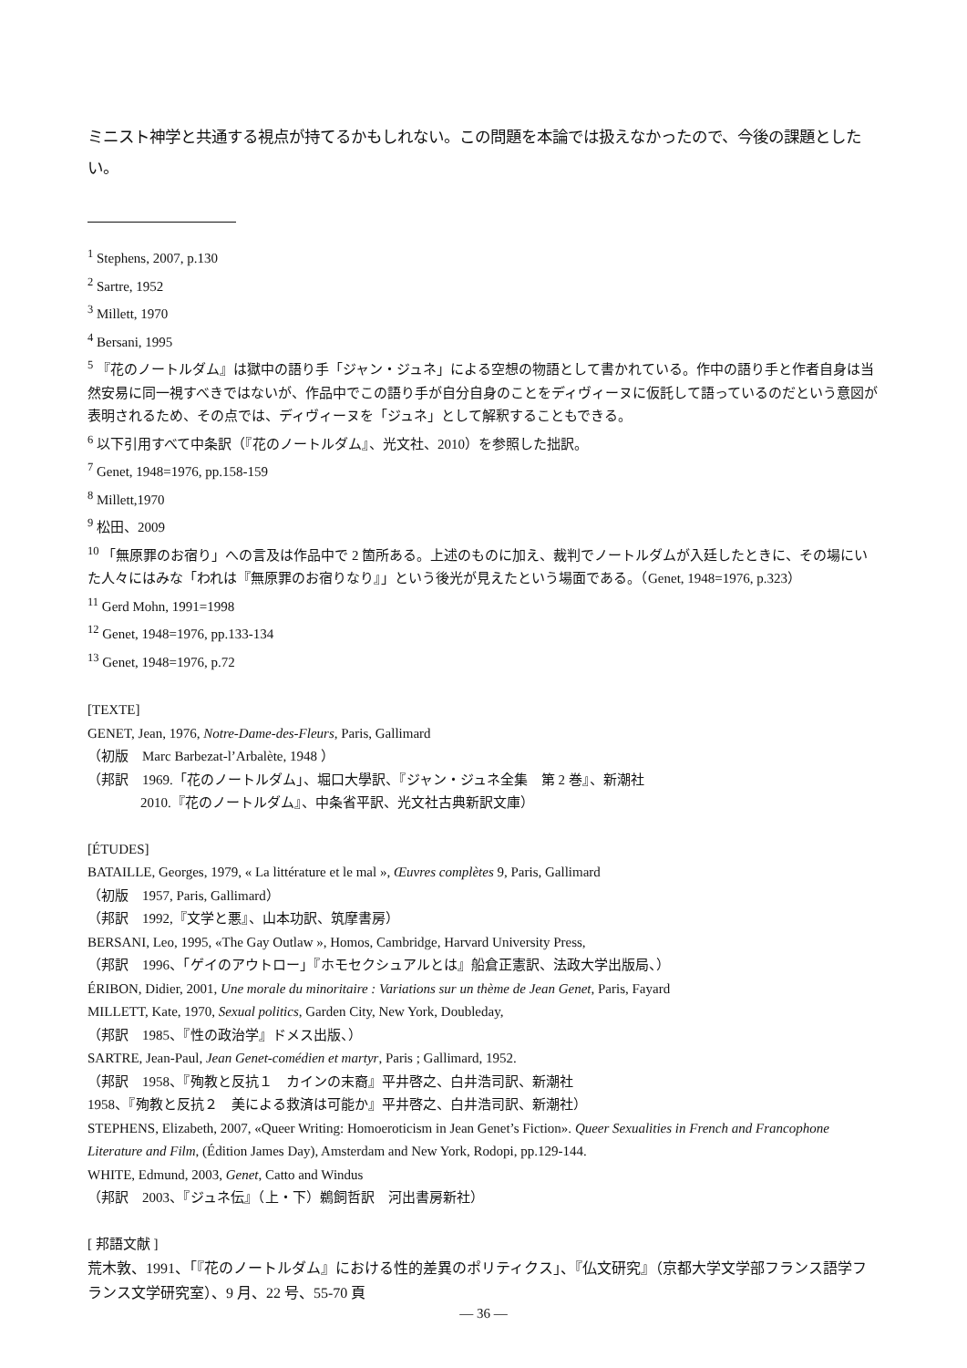ミニスト神学と共通する視点が持てるかもしれない。この問題を本論では扱えなかったので、今後の課題としたい。
<sup>1</sup> Stephens, 2007, p.130
<sup>2</sup> Sartre, 1952
<sup>3</sup> Millett, 1970
<sup>4</sup> Bersani, 1995
<sup>5</sup> 『花のノートルダム』は獄中の語り手「ジャン・ジュネ」による空想の物語として書かれている。作中の語り手と作者自身は当然安易に同一視すべきではないが、作品中でこの語り手が自分自身のことをディヴィーヌに仮託して語っているのだという意図が表明されるため、その点では、ディヴィーヌを「ジュネ」として解釈することもできる。
<sup>6</sup> 以下引用すべて中条訳（『花のノートルダム』、光文社、2010）を参照した拙訳。
<sup>7</sup> Genet, 1948=1976, pp.158-159
<sup>8</sup> Millett,1970
<sup>9</sup> 松田、2009
<sup>10</sup> 「無原罪のお宿り」への言及は作品中で 2 箇所ある。上述のものに加え、裁判でノートルダムが入廷したときに、その場にいた人々にはみな「われは『無原罪のお宿りなり』」という後光が見えたという場面である。（Genet, 1948=1976, p.323）
<sup>11</sup> Gerd Mohn, 1991=1998
<sup>12</sup> Genet, 1948=1976, pp.133-134
<sup>13</sup> Genet, 1948=1976, p.72
[TEXTE]
GENET, Jean, 1976, Notre-Dame-des-Fleurs, Paris, Gallimard
（初版　Marc Barbezat-l’Arbalète, 1948 ）
（邦訳　1969.「花のノートルダム」、堀口大學訳、『ジャン・ジュネ全集　第 2 巻』、新潮社
2010.『花のノートルダム』、中条省平訳、光文社古典新訳文庫）
[ÉTUDES]
BATAILLE, Georges, 1979, « La littérature et le mal », Œuvres complètes 9, Paris, Gallimard
（初版　1957, Paris, Gallimard）
（邦訳　1992,『文学と悪』、山本功訳、筑摩書房）
BERSANI, Leo, 1995, «The Gay Outlaw », Homos, Cambridge, Harvard University Press,
（邦訳　1996、「ゲイのアウトロー」『ホモセクシュアルとは』船倉正憲訳、法政大学出版局、）
ÉRIBON, Didier, 2001, Une morale du minoritaire : Variations sur un thème de Jean Genet, Paris, Fayard
MILLETT, Kate, 1970, Sexual politics, Garden City, New York, Doubleday,
（邦訳　1985、『性の政治学』ドメス出版、）
SARTRE, Jean-Paul, Jean Genet-comédien et martyr, Paris ; Gallimard, 1952.
（邦訳　1958、『殉教と反抗１　カインの末裔』平井啓之、白井浩司訳、新潮社
1958、『殉教と反抗２　美による救済は可能か』平井啓之、白井浩司訳、新潮社）
STEPHENS, Elizabeth, 2007, «Queer Writing: Homoeroticism in Jean Genet’s Fiction». Queer Sexualities in French and Francophone Literature and Film, (Édition James Day), Amsterdam and New York, Rodopi, pp.129-144.
WHITE, Edmund, 2003, Genet, Catto and Windus
（邦訳　2003、『ジュネ伝』（上・下）鵜飼哲訳　河出書房新社）
[ 邦語文献 ]
荒木敦、1991、「『花のノートルダム』における性的差異のポリティクス」、『仏文研究』（京都大学文学部フランス語学フランス文学研究室）、9 月、22 号、55-70 頁
— 36 —